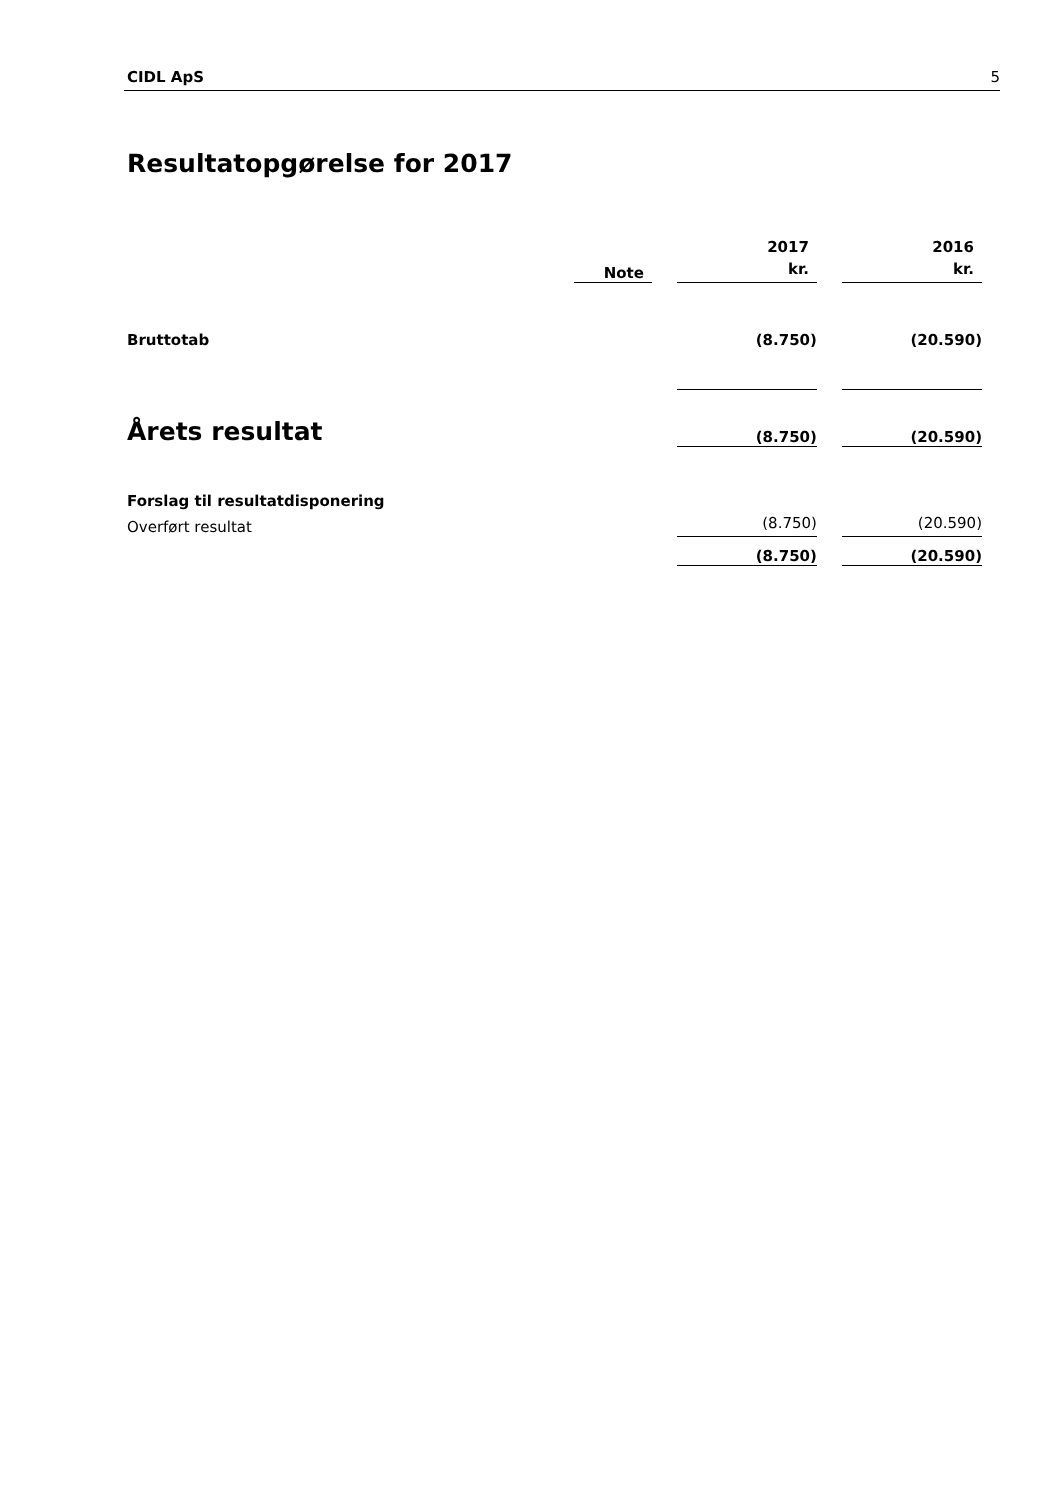CIDL ApS 5
Resultatopgørelse for 2017
| | | | 2017 | | 2016 |
| | Note | | kr. | | kr. |
| Bruttotab | | | (8.750) | | (20.590) |
| Årets resultat | | | (8.750) | | (20.590) |
| Forslag til resultatdisponering | | | | | |
| Overført resultat | | | (8.750) | | (20.590) |
| | | | (8.750) | | (20.590) |